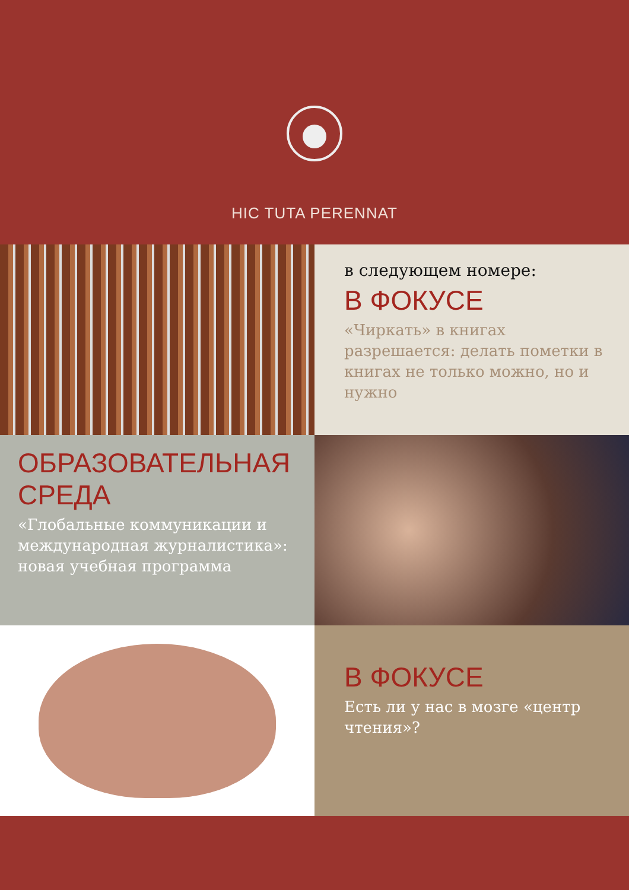HIC TUTA PERENNAT
в следующем номере:
В ФОКУСЕ
«Чиркать» в книгах разрешается: делать пометки в книгах не только можно, но и нужно
ОБРАЗОВАТЕЛЬНАЯ СРЕДА
«Глобальные коммуникации и международная журналистика»: новая учебная программа
В ФОКУСЕ
Есть ли у нас в мозге «центр чтения»?